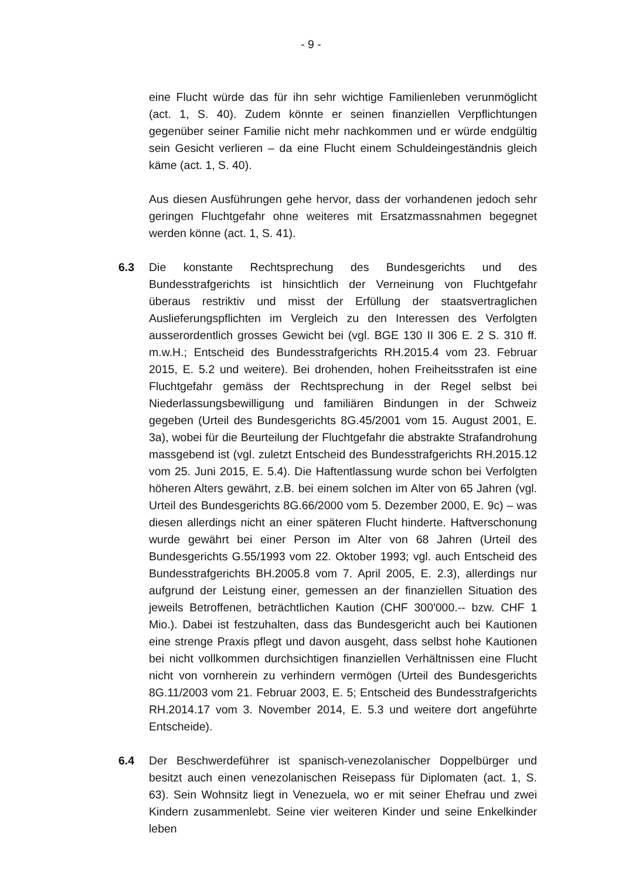- 9 -
eine Flucht würde das für ihn sehr wichtige Familienleben verunmöglicht (act. 1, S. 40). Zudem könnte er seinen finanziellen Verpflichtungen gegenüber seiner Familie nicht mehr nachkommen und er würde endgültig sein Gesicht verlieren – da eine Flucht einem Schuldeingeständnis gleich käme (act. 1, S. 40).
Aus diesen Ausführungen gehe hervor, dass der vorhandenen jedoch sehr geringen Fluchtgefahr ohne weiteres mit Ersatzmassnahmen begegnet werden könne (act. 1, S. 41).
6.3 Die konstante Rechtsprechung des Bundesgerichts und des Bundesstrafgerichts ist hinsichtlich der Verneinung von Fluchtgefahr überaus restriktiv und misst der Erfüllung der staatsvertraglichen Auslieferungspflichten im Vergleich zu den Interessen des Verfolgten ausserordentlich grosses Gewicht bei (vgl. BGE 130 II 306 E. 2 S. 310 ff. m.w.H.; Entscheid des Bundesstrafgerichts RH.2015.4 vom 23. Februar 2015, E. 5.2 und weitere). Bei drohenden, hohen Freiheitsstrafen ist eine Fluchtgefahr gemäss der Rechtsprechung in der Regel selbst bei Niederlassungsbewilligung und familiären Bindungen in der Schweiz gegeben (Urteil des Bundesgerichts 8G.45/2001 vom 15. August 2001, E. 3a), wobei für die Beurteilung der Fluchtgefahr die abstrakte Strafandrohung massgebend ist (vgl. zuletzt Entscheid des Bundesstrafgerichts RH.2015.12 vom 25. Juni 2015, E. 5.4). Die Haftentlassung wurde schon bei Verfolgten höheren Alters gewährt, z.B. bei einem solchen im Alter von 65 Jahren (vgl. Urteil des Bundesgerichts 8G.66/2000 vom 5. Dezember 2000, E. 9c) – was diesen allerdings nicht an einer späteren Flucht hinderte. Haftverschonung wurde gewährt bei einer Person im Alter von 68 Jahren (Urteil des Bundesgerichts G.55/1993 vom 22. Oktober 1993; vgl. auch Entscheid des Bundesstrafgerichts BH.2005.8 vom 7. April 2005, E. 2.3), allerdings nur aufgrund der Leistung einer, gemessen an der finanziellen Situation des jeweils Betroffenen, beträchtlichen Kaution (CHF 300'000.-- bzw. CHF 1 Mio.). Dabei ist festzuhalten, dass das Bundesgericht auch bei Kautionen eine strenge Praxis pflegt und davon ausgeht, dass selbst hohe Kautionen bei nicht vollkommen durchsichtigen finanziellen Verhältnissen eine Flucht nicht von vornherein zu verhindern vermögen (Urteil des Bundesgerichts 8G.11/2003 vom 21. Februar 2003, E. 5; Entscheid des Bundesstrafgerichts RH.2014.17 vom 3. November 2014, E. 5.3 und weitere dort angeführte Entscheide).
6.4 Der Beschwerdeführer ist spanisch-venezolanischer Doppelbürger und besitzt auch einen venezolanischen Reisepass für Diplomaten (act. 1, S. 63). Sein Wohnsitz liegt in Venezuela, wo er mit seiner Ehefrau und zwei Kindern zusammenlebt. Seine vier weiteren Kinder und seine Enkelkinder leben